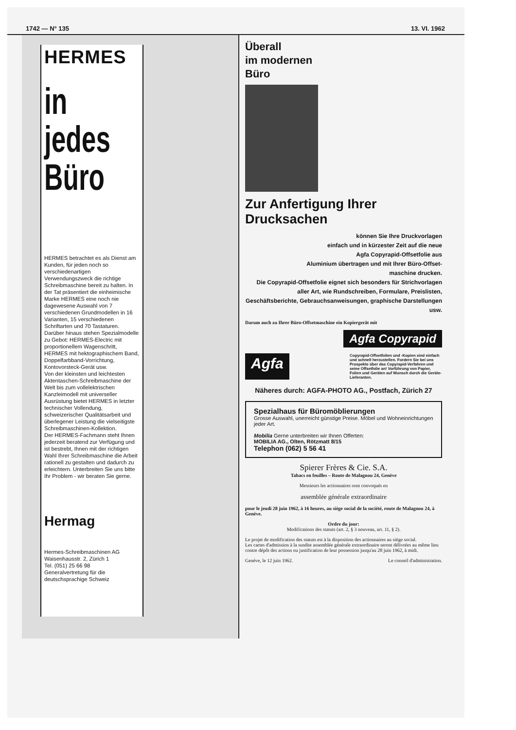1742 — N° 135 13. VI. 1962
HERMES
in
jedes
Büro
HERMES betrachtet es als Dienst am Kunden, für jeden noch so verschiedenartigen Verwendungszweck die richtige Schreibmaschine bereit zu halten. In der Tat präsentiert die einheimische Marke HERMES eine noch nie dagewesene Auswahl von 7 verschiedenen Grundmodellen in 16 Varianten, 15 verschiedenen Schriftarten und 70 Tastaturen. Darüber hinaus stehen Spezialmodelle zu Gebot: HERMES-Electric mit proportionellem Wagenschritt, HERMES mit hektographischem Band, Doppelfarbband-Vorrichtung, Kontovorsteck-Gerät usw.
Von der kleinsten und leichtesten Aktentaschen-Schreibmaschine der Welt bis zum vollelektrischen Kanzleimodell mit universeller Ausrüstung bietet HERMES in letzter technischer Vollendung, schweizerischer Qualitätsarbeit und überlegener Leistung die vielseitigste Schreibmaschinen-Kollektion.
Der HERMES-Fachmann steht Ihnen jederzeit beratend zur Verfügung und ist bestrebt, Ihnen mit der richtigen Wahl Ihrer Schreibmaschine die Arbeit rationell zu gestalten und dadurch zu erleichtern. Unterbreiten Sie uns bitte Ihr Problem - wir beraten Sie gerne.
Hermag
Hermes-Schreibmaschinen AG
Waisenhausstr. 2, Zürich 1
Tel. (051) 25 66 98
Generalvertretung für die deutschsprachige Schweiz
Überall
im modernen
Büro
Zur Anfertigung Ihrer Drucksachen
können Sie Ihre Druckvorlagen
einfach und in kürzester Zeit auf die neue
Agfa Copyrapid-Offsetfolie aus
Aluminium übertragen und mit Ihrer Büro-Offset-
maschine drucken.
Die Copyrapid-Offsetfolie eignet sich besonders für Strichvorlagen aller Art, wie Rundschreiben, Formulare, Preislisten, Geschäftsberichte, Gebrauchsanweisungen, graphische Darstellungen usw.
Darum auch zu Ihrer Büro-Offsetmaschine ein Kopiergerät mit
Agfa Copyrapid
Agfa
Copyrapid-Offsetfolien und -Kopien sind einfach und schnell herzustellen. Fordern Sie bei uns Prospekte über das Copyrapid-Verfahren und seine Offsetfolie an! Vorführung von Papier, Folien und Geräten auf Wunsch durch die Geräte-Lieferanten.
Näheres durch: AGFA-PHOTO AG., Postfach, Zürich 27
Spezialhaus für Büromöblierungen
Grosse Auswahl, unerreicht günstige Preise. Möbel und Wohneinrichtungen jeder Art.
Mobilia Gerne unterbreiten wir Ihnen Offerten:
MOBILIA AG., Olten, Rötzmatt 8/15
Telephon (062) 5 56 41
Spierer Frères & Cie. S.A.
Tabacs en feuilles – Route de Malagnou 24, Genève
Messieurs les actionnaires sont convoqués en
assemblée générale extraordinaire
pour le jeudi 28 juin 1962, à 16 heures, au siège social de la société, route de Malagnou 24, à Genève.
Ordre du jour:
Modifications des statuts (art. 2, § 3 nouveau, art. 11, § 2).
Le projet de modification des statuts est à la disposition des actionnaires au siège social.
Les cartes d'admission à la susdite assemblée générale extraordinaire seront délivrées au même lieu contre dépôt des actions ou justification de leur possession jusqu'au 28 juin 1962, à midi.
Genève, le 12 juin 1962. Le conseil d'administration.